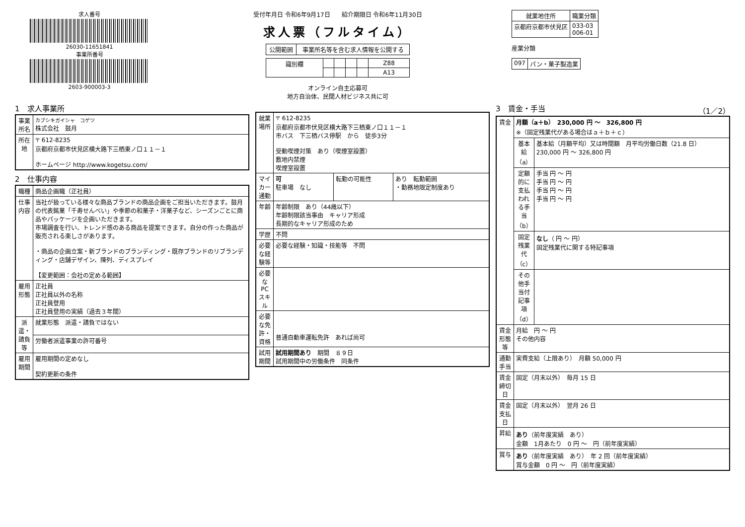求人番号
26030-11651841
事業所番号
2603-900003-3
受付年月日 令和6年9月17日 紹介期限日 令和6年11月30日
求人票（フルタイム）
| 公開範囲 | 事業所名等を含む求人情報を公開する |
| 識別欄 | | | | | Z88 |
| | | | | | A13 |
オンライン自主応募可
地方自治体、民間人材ビジネス共に可
| 就業地住所 | 職業分類 |
| --- | --- |
| 京都府京都市伏見区 | 033-03 006-01 |
産業分類
| 097 | パン・菓子製造業 |
1　求人事業所
| 事業所名 | カブシキガイシャ コゲツ 株式会社 鼓月 |
| 所在地 | 〒 612-8235 京都府京都市伏見区横大路下三栖東ノ口１１－１ ホームページ http://www.kogetsu.com/ |
2　仕事内容
| 職種 | 商品企画職（正社員） |
| 仕事内容 | 当社が扱っている様々な商品ブランドの商品企画をご担当いただきます。鼓月の代表銘菓「千寿せんべい」や季節の和菓子・洋菓子など、シーズンごとに商品やパッケージを企画いただきます。 市場調査を行い、トレンド感のある商品を提案できます。自分の作った商品が販売される楽しさがあります。 ・商品の企画立案・新ブランドのブランディング・既存ブランドのリブランディング・店舗デザイン、陳列、ディスプレイ 【変更範囲：会社の定める範囲】 |
| 雇用形態 | 正社員 正社員以外の名称 正社員登用 正社員登用の実績（過去３年間） |
| 派遣・請負等 | 就業形態 派遣・請負ではない |
| | 労働者派遣事業の許可番号 |
| 雇用期間 | 雇用期間の定めなし 契約更新の条件 |
| 就業場所 | 〒 612-8235 京都府京都市伏見区横大路下三栖東ノ口１１－１ 市バス 下三栖バス停駅 から 徒歩3分 受動喫煙対策 あり（喫煙室設置） 敷地内禁煙 喫煙室設置 | | |
| マイカー通勤 | 可 駐車場 なし | 転勤の可能性 | あり 転勤範囲 ・勤務地限定制度あり |
| 年齢 | 年齢制限 あり（44歳以下） 年齢制限該当事由 キャリア形成 長期的なキャリア形成のため | | |
| 学歴 | 不問 | | |
| 必要な経験等 | 必要な経験・知識・技能等 不問 | | |
| 必要なPCスキル | | | |
| 必要な免許・資格 | 普通自動車運転免許 あれば尚可 | | |
| 試用期間 | 試用期間あり 期間 ８９日 試用期間中の労働条件 同条件 | | |
3　賃金・手当　（1／2）
| 賃金 | 月額（a＋b） 230,000 円 ～ 326,800 円 ※（固定残業代がある場合はａ＋ｂ＋ｃ） | |
| | 基本給（a） | 基本給（月額平均）又は時間額 月平均労働日数（21.8 日） 230,000 円 ～ 326,800 円 |
| | 定額的に支払われる手当（b） | 手当 円 ～ 円 手当 円 ～ 円 手当 円 ～ 円 手当 円 ～ 円 |
| | 固定残業代（c） | なし （ 円 ～ 円） 固定残業代に関する特記事項 |
| | その他手当付記事項（d） | |
| 賃金形態等 | 月給 円 ～ 円 その他内容 | |
| 通勤手当 | 実費支給（上限あり） 月額 50,000 円 | |
| 賃金締切日 | 固定（月末以外） 毎月 15 日 | |
| 賃金支払日 | 固定（月末以外） 翌月 26 日 | |
| 昇給 | あり （前年度実績 あり） 金額 1月あたり 0 円 ～ 円（前年度実績） | |
| 賞与 | あり （前年度実績 あり） 年 2 回（前年度実績） 賞与金額 0 円 ～ 円（前年度実績） | |